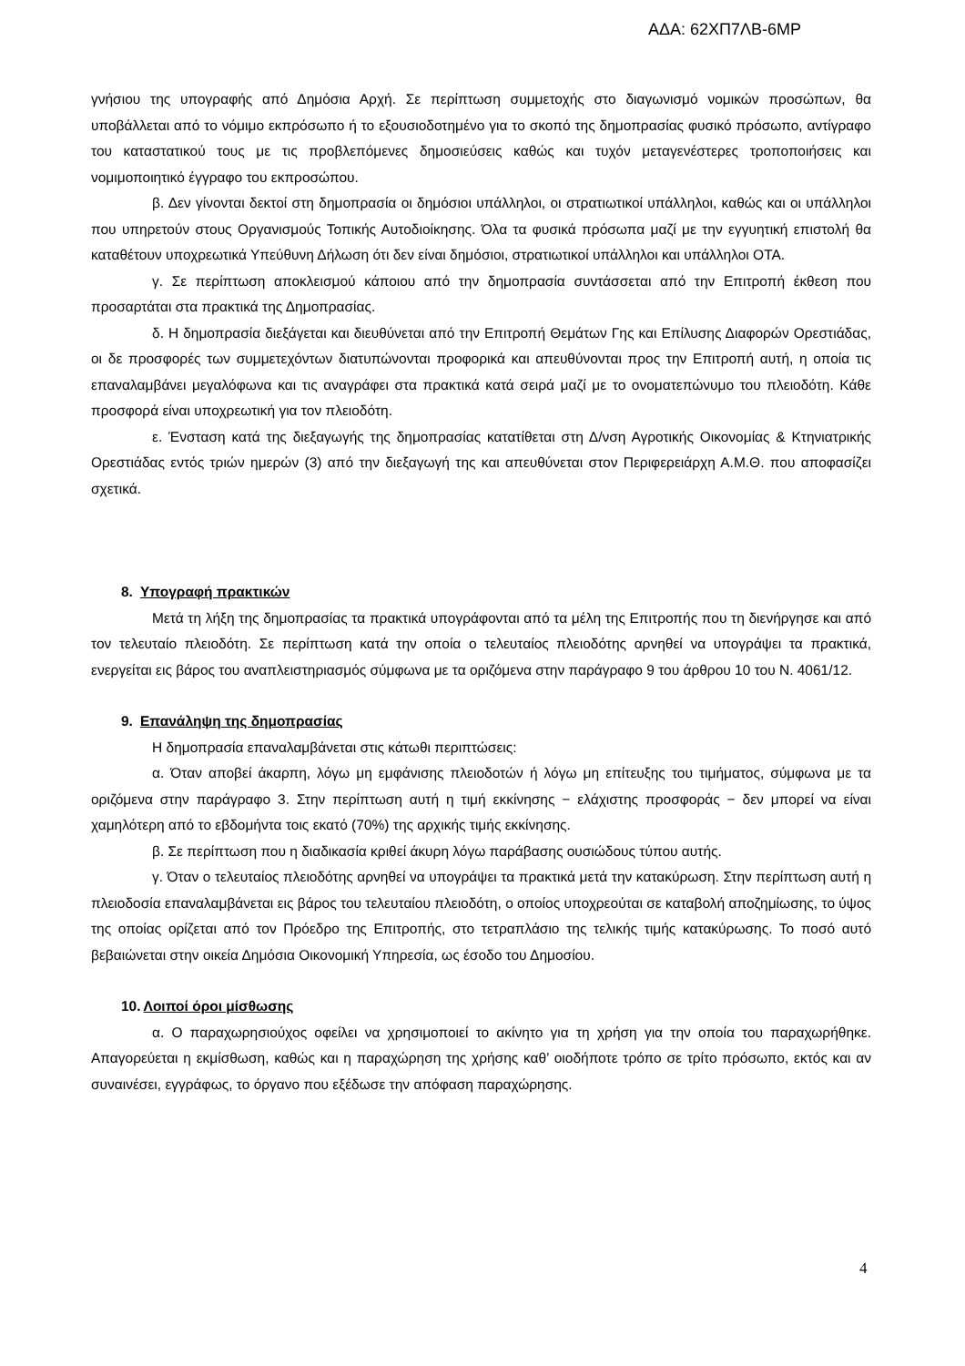ΑΔΑ: 62ΧΠ7ΛΒ-6ΜΡ
γνήσιου της υπογραφής από Δημόσια Αρχή. Σε περίπτωση συμμετοχής στο διαγωνισμό νομικών προσώπων, θα υποβάλλεται από το νόμιμο εκπρόσωπο ή το εξουσιοδοτημένο για το σκοπό της δημοπρασίας φυσικό πρόσωπο, αντίγραφο του καταστατικού τους με τις προβλεπόμενες δημοσιεύσεις καθώς και τυχόν μεταγενέστερες τροποποιήσεις και νομιμοποιητικό έγγραφο του εκπροσώπου.
β. Δεν γίνονται δεκτοί στη δημοπρασία οι δημόσιοι υπάλληλοι, οι στρατιωτικοί υπάλληλοι, καθώς και οι υπάλληλοι που υπηρετούν στους Οργανισμούς Τοπικής Αυτοδιοίκησης. Όλα τα φυσικά πρόσωπα μαζί με την εγγυητική επιστολή θα καταθέτουν υποχρεωτικά Υπεύθυνη Δήλωση ότι δεν είναι δημόσιοι, στρατιωτικοί υπάλληλοι και υπάλληλοι ΟΤΑ.
γ. Σε περίπτωση αποκλεισμού κάποιου από την δημοπρασία συντάσσεται από την Επιτροπή έκθεση που προσαρτάται στα πρακτικά της Δημοπρασίας.
δ. Η δημοπρασία διεξάγεται και διευθύνεται από την Επιτροπή Θεμάτων Γης και Επίλυσης Διαφορών Ορεστιάδας, οι δε προσφορές των συμμετεχόντων διατυπώνονται προφορικά και απευθύνονται προς την Επιτροπή αυτή, η οποία τις επαναλαμβάνει μεγαλόφωνα και τις αναγράφει στα πρακτικά κατά σειρά μαζί με το ονοματεπώνυμο του πλειοδότη. Κάθε προσφορά είναι υποχρεωτική για τον πλειοδότη.
ε. Ένσταση κατά της διεξαγωγής της δημοπρασίας κατατίθεται στη Δ/νση Αγροτικής Οικονομίας & Κτηνιατρικής Ορεστιάδας εντός τριών ημερών (3) από την διεξαγωγή της και απευθύνεται στον Περιφερειάρχη Α.Μ.Θ. που αποφασίζει σχετικά.
8. Υπογραφή πρακτικών
Μετά τη λήξη της δημοπρασίας τα πρακτικά υπογράφονται από τα μέλη της Επιτροπής που τη διενήργησε και από τον τελευταίο πλειοδότη. Σε περίπτωση κατά την οποία ο τελευταίος πλειοδότης αρνηθεί να υπογράψει τα πρακτικά, ενεργείται εις βάρος του αναπλειστηριασμός σύμφωνα με τα οριζόμενα στην παράγραφο 9 του άρθρου 10 του Ν. 4061/12.
9. Επανάληψη της δημοπρασίας
Η δημοπρασία επαναλαμβάνεται στις κάτωθι περιπτώσεις:
α. Όταν αποβεί άκαρπη, λόγω μη εμφάνισης πλειοδοτών ή λόγω μη επίτευξης του τιμήματος, σύμφωνα με τα οριζόμενα στην παράγραφο 3. Στην περίπτωση αυτή η τιμή εκκίνησης − ελάχιστης προσφοράς − δεν μπορεί να είναι χαμηλότερη από το εβδομήντα τοις εκατό (70%) της αρχικής τιμής εκκίνησης.
β. Σε περίπτωση που η διαδικασία κριθεί άκυρη λόγω παράβασης ουσιώδους τύπου αυτής.
γ. Όταν ο τελευταίος πλειοδότης αρνηθεί να υπογράψει τα πρακτικά μετά την κατακύρωση. Στην περίπτωση αυτή η πλειοδοσία επαναλαμβάνεται εις βάρος του τελευταίου πλειοδότη, ο οποίος υποχρεούται σε καταβολή αποζημίωσης, το ύψος της οποίας ορίζεται από τον Πρόεδρο της Επιτροπής, στο τετραπλάσιο της τελικής τιμής κατακύρωσης. Το ποσό αυτό βεβαιώνεται στην οικεία Δημόσια Οικονομική Υπηρεσία, ως έσοδο του Δημοσίου.
10. Λοιποί όροι μίσθωσης
α. Ο παραχωρησιούχος οφείλει να χρησιμοποιεί το ακίνητο για τη χρήση για την οποία του παραχωρήθηκε. Απαγορεύεται η εκμίσθωση, καθώς και η παραχώρηση της χρήσης καθ’ οιοδήποτε τρόπο σε τρίτο πρόσωπο, εκτός και αν συναινέσει, εγγράφως, το όργανο που εξέδωσε την απόφαση παραχώρησης.
4